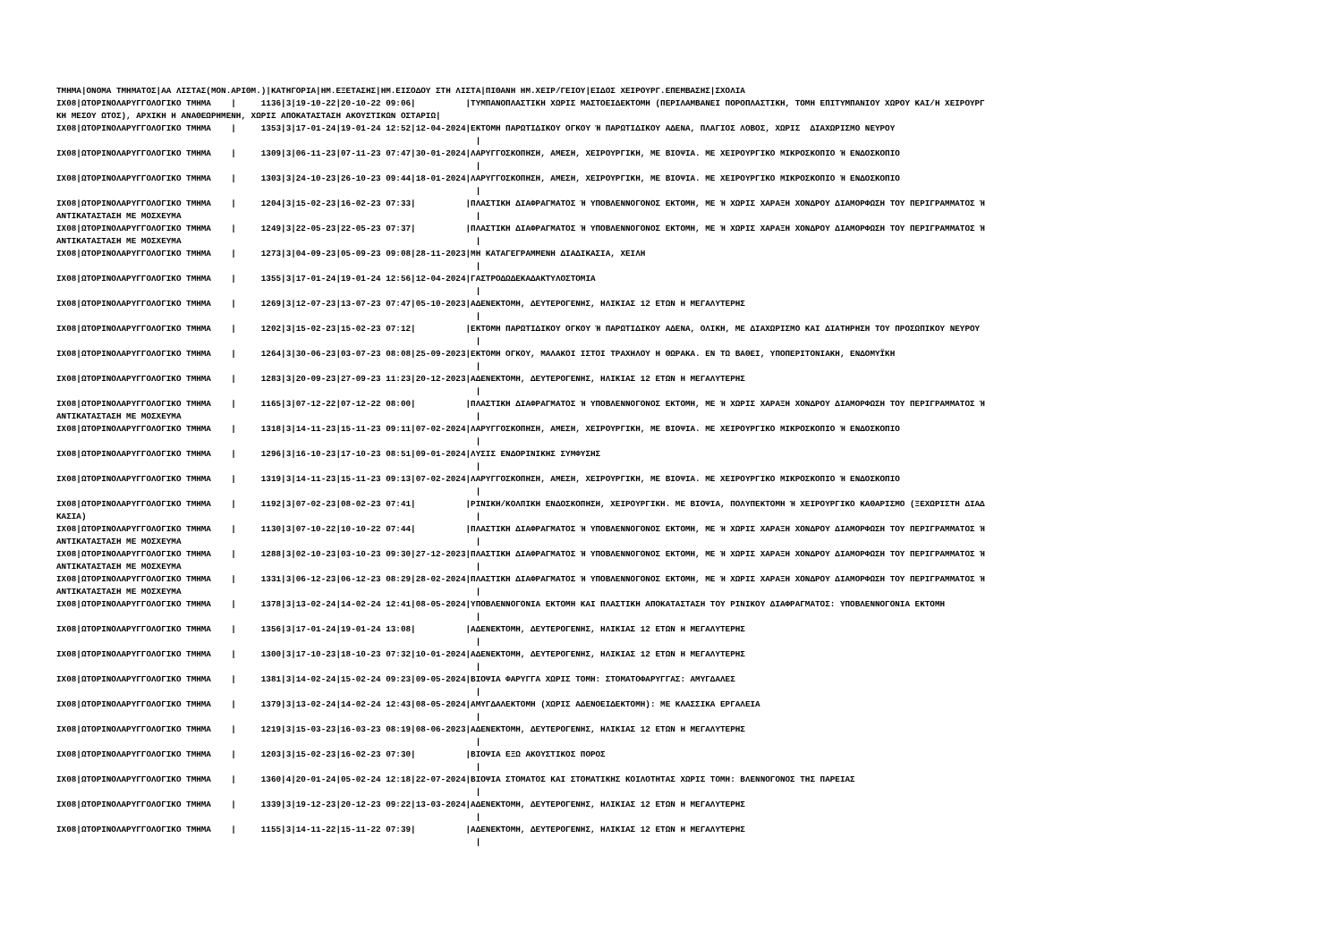ΤΜΗΜΑ|ΟΝΟΜΑ ΤΜΗΜΑΤΟΣ|ΑΑ ΛΙΣΤΑΣ(ΜΟΝ.ΑΡΙΘΜ.)|ΚΑΤΗΓΟΡΙΑ|ΗΜ.ΕΞΕΤΑΣΗΣ|ΗΜ.ΕΙΣΟΔΟΥ ΣΤΗ ΛΙΣΤΑ|ΠΙΘΑΝΗ ΗΜ.ΧΕΙΡ/ΓΕΙΟΥ|ΕΙΔΟΣ ΧΕΙΡΟΥΡΓ.ΕΠΕΜΒΑΣΗΣ|ΣΧΟΛΙΑ
ΙΧ08|ΩΤΟΡΙΝΟΛΑΡΥΓΓΟΛΟΓΙΚΟ ΤΜΗΜΑ    |     1136|3|19-10-22|20-10-22 09:06|          |ΤΥΜΠΑΝΟΠΛΑΣΤΙΚΗ ΧΩΡΙΣ ΜΑΣΤΟΕΙΔΕΚΤΟΜΗ (ΠΕΡΙΛΑΜΒΑΝΕΙ ΠΟΡΟΠΛΑΣΤΙΚΗ, ΤΟΜΗ ΕΠΙΤΥΜΠΑΝΙΟΥ ΧΩΡΟΥ ΚΑΙ/Η ΧΕΙΡΟΥΡΓ
ΚΗ ΜΕΣΟΥ ΩΤΟΣ), ΑΡΧΙΚΗ Η ΑΝΑΘΕΩΡΗΜΕΝΗ, ΧΩΡΙΣ ΑΠΟΚΑΤΑΣΤΑΣΗ ΑΚΟΥΣΤΙΚΩΝ ΟΣΤΑΡΙΩ|
ΙΧ08|ΩΤΟΡΙΝΟΛΑΡΥΓΓΟΛΟΓΙΚΟ ΤΜΗΜΑ    |     1353|3|17-01-24|19-01-24 12:52|12-04-2024|ΕΚΤΟΜΗ ΠΑΡΩΤΙΔΙΚΟΥ ΟΓΚΟΥ Ή ΠΑΡΩΤΙΔΙΚΟΥ ΑΔΕΝΑ, ΠΛΑΓΙΟΣ ΛΟΒΟΣ, ΧΩΡΙΣ  ΔΙΑΧΩΡΙΣΜΟ ΝΕΥΡΟΥ
                                                                                    |
ΙΧ08|ΩΤΟΡΙΝΟΛΑΡΥΓΓΟΛΟΓΙΚΟ ΤΜΗΜΑ    |     1309|3|06-11-23|07-11-23 07:47|30-01-2024|ΛΑΡΥΓΓΟΣΚΟΠΗΣΗ, ΑΜΕΣΗ, ΧΕΙΡΟΥΡΓΙΚΗ, ΜΕ ΒΙΟΨΙΑ. ΜΕ ΧΕΙΡΟΥΡΓΙΚΟ ΜΙΚΡΟΣΚΟΠΙΟ Ή ΕΝΔΟΣΚΟΠΙΟ
                                                                                    |
ΙΧ08|ΩΤΟΡΙΝΟΛΑΡΥΓΓΟΛΟΓΙΚΟ ΤΜΗΜΑ    |     1303|3|24-10-23|26-10-23 09:44|18-01-2024|ΛΑΡΥΓΓΟΣΚΟΠΗΣΗ, ΑΜΕΣΗ, ΧΕΙΡΟΥΡΓΙΚΗ, ΜΕ ΒΙΟΨΙΑ. ΜΕ ΧΕΙΡΟΥΡΓΙΚΟ ΜΙΚΡΟΣΚΟΠΙΟ Ή ΕΝΔΟΣΚΟΠΙΟ
                                                                                    |
ΙΧ08|ΩΤΟΡΙΝΟΛΑΡΥΓΓΟΛΟΓΙΚΟ ΤΜΗΜΑ    |     1204|3|15-02-23|16-02-23 07:33|          |ΠΛΑΣΤΙΚΗ ΔΙΑΦΡΑΓΜΑΤΟΣ Ή ΥΠΟΒΛΕΝΝΟΓΟΝΟΣ ΕΚΤΟΜΗ, ΜΕ Ή ΧΩΡΙΣ ΧΑΡΑΞΗ ΧΟΝΔΡΟΥ ΔΙΑΜΟΡΦΩΣΗ ΤΟΥ ΠΕΡΙΓΡΑΜΜΑΤΟΣ Ή
ΑΝΤΙΚΑΤΑΣΤΑΣΗ ΜΕ ΜΟΣΧΕΥΜΑ                                                           |
ΙΧ08|ΩΤΟΡΙΝΟΛΑΡΥΓΓΟΛΟΓΙΚΟ ΤΜΗΜΑ    |     1249|3|22-05-23|22-05-23 07:37|          |ΠΛΑΣΤΙΚΗ ΔΙΑΦΡΑΓΜΑΤΟΣ Ή ΥΠΟΒΛΕΝΝΟΓΟΝΟΣ ΕΚΤΟΜΗ, ΜΕ Ή ΧΩΡΙΣ ΧΑΡΑΞΗ ΧΟΝΔΡΟΥ ΔΙΑΜΟΡΦΩΣΗ ΤΟΥ ΠΕΡΙΓΡΑΜΜΑΤΟΣ Ή
ΑΝΤΙΚΑΤΑΣΤΑΣΗ ΜΕ ΜΟΣΧΕΥΜΑ                                                           |
ΙΧ08|ΩΤΟΡΙΝΟΛΑΡΥΓΓΟΛΟΓΙΚΟ ΤΜΗΜΑ    |     1273|3|04-09-23|05-09-23 09:08|28-11-2023|ΜΗ ΚΑΤΑΓΕΓΡΑΜΜΕΝΗ ΔΙΑΔΙΚΑΣΙΑ, ΧΕΙΛΗ
                                                                                    |
ΙΧ08|ΩΤΟΡΙΝΟΛΑΡΥΓΓΟΛΟΓΙΚΟ ΤΜΗΜΑ    |     1355|3|17-01-24|19-01-24 12:56|12-04-2024|ΓΑΣΤΡΟΔΩΔΕΚΑΔΑΚΤΥΛΟΣΤΟΜΙΑ
                                                                                    |
ΙΧ08|ΩΤΟΡΙΝΟΛΑΡΥΓΓΟΛΟΓΙΚΟ ΤΜΗΜΑ    |     1269|3|12-07-23|13-07-23 07:47|05-10-2023|ΑΔΕΝΕΚΤΟΜΗ, ΔΕΥΤΕΡΟΓΕΝΗΣ, ΗΛΙΚΙΑΣ 12 ΕΤΩΝ Η ΜΕΓΑΛΥΤΕΡΗΣ
                                                                                    |
ΙΧ08|ΩΤΟΡΙΝΟΛΑΡΥΓΓΟΛΟΓΙΚΟ ΤΜΗΜΑ    |     1202|3|15-02-23|15-02-23 07:12|          |ΕΚΤΟΜΗ ΠΑΡΩΤΙΔΙΚΟΥ ΟΓΚΟΥ Ή ΠΑΡΩΤΙΔΙΚΟΥ ΑΔΕΝΑ, ΟΛΙΚΗ, ΜΕ ΔΙΑΧΩΡΙΣΜΟ ΚΑΙ ΔΙΑΤΗΡΗΣΗ ΤΟΥ ΠΡΟΣΩΠΙΚΟΥ ΝΕΥΡΟΥ
                                                                                    |
ΙΧ08|ΩΤΟΡΙΝΟΛΑΡΥΓΓΟΛΟΓΙΚΟ ΤΜΗΜΑ    |     1264|3|30-06-23|03-07-23 08:08|25-09-2023|ΕΚΤΟΜΗ ΟΓΚΟΥ, ΜΑΛΑΚΟΙ ΙΣΤΟΙ ΤΡΑΧΗΛΟΥ Η ΘΩΡΑΚΑ. ΕΝ ΤΩ ΒΑΘΕΙ, ΥΠΟΠΕΡΙΤΟΝΙΑΚΗ, ΕΝΔΟΜΥΪΚΗ
                                                                                    |
ΙΧ08|ΩΤΟΡΙΝΟΛΑΡΥΓΓΟΛΟΓΙΚΟ ΤΜΗΜΑ    |     1283|3|20-09-23|27-09-23 11:23|20-12-2023|ΑΔΕΝΕΚΤΟΜΗ, ΔΕΥΤΕΡΟΓΕΝΗΣ, ΗΛΙΚΙΑΣ 12 ΕΤΩΝ Η ΜΕΓΑΛΥΤΕΡΗΣ
                                                                                    |
ΙΧ08|ΩΤΟΡΙΝΟΛΑΡΥΓΓΟΛΟΓΙΚΟ ΤΜΗΜΑ    |     1165|3|07-12-22|07-12-22 08:00|          |ΠΛΑΣΤΙΚΗ ΔΙΑΦΡΑΓΜΑΤΟΣ Ή ΥΠΟΒΛΕΝΝΟΓΟΝΟΣ ΕΚΤΟΜΗ, ΜΕ Ή ΧΩΡΙΣ ΧΑΡΑΞΗ ΧΟΝΔΡΟΥ ΔΙΑΜΟΡΦΩΣΗ ΤΟΥ ΠΕΡΙΓΡΑΜΜΑΤΟΣ Ή
ΑΝΤΙΚΑΤΑΣΤΑΣΗ ΜΕ ΜΟΣΧΕΥΜΑ                                                           |
ΙΧ08|ΩΤΟΡΙΝΟΛΑΡΥΓΓΟΛΟΓΙΚΟ ΤΜΗΜΑ    |     1318|3|14-11-23|15-11-23 09:11|07-02-2024|ΛΑΡΥΓΓΟΣΚΟΠΗΣΗ, ΑΜΕΣΗ, ΧΕΙΡΟΥΡΓΙΚΗ, ΜΕ ΒΙΟΨΙΑ. ΜΕ ΧΕΙΡΟΥΡΓΙΚΟ ΜΙΚΡΟΣΚΟΠΙΟ Ή ΕΝΔΟΣΚΟΠΙΟ
                                                                                    |
ΙΧ08|ΩΤΟΡΙΝΟΛΑΡΥΓΓΟΛΟΓΙΚΟ ΤΜΗΜΑ    |     1296|3|16-10-23|17-10-23 08:51|09-01-2024|ΛΥΣΙΣ ΕΝΔΟΡΙΝΙΚΗΣ ΣΥΜΦΥΣΗΣ
                                                                                    |
ΙΧ08|ΩΤΟΡΙΝΟΛΑΡΥΓΓΟΛΟΓΙΚΟ ΤΜΗΜΑ    |     1319|3|14-11-23|15-11-23 09:13|07-02-2024|ΛΑΡΥΓΓΟΣΚΟΠΗΣΗ, ΑΜΕΣΗ, ΧΕΙΡΟΥΡΓΙΚΗ, ΜΕ ΒΙΟΨΙΑ. ΜΕ ΧΕΙΡΟΥΡΓΙΚΟ ΜΙΚΡΟΣΚΟΠΙΟ Ή ΕΝΔΟΣΚΟΠΙΟ
                                                                                    |
ΙΧ08|ΩΤΟΡΙΝΟΛΑΡΥΓΓΟΛΟΓΙΚΟ ΤΜΗΜΑ    |     1192|3|07-02-23|08-02-23 07:41|          |ΡΙΝΙΚΗ/ΚΟΛΠΙΚΗ ΕΝΔΟΣΚΟΠΗΣΗ, ΧΕΙΡΟΥΡΓΙΚΗ. ΜΕ ΒΙΟΨΙΑ, ΠΟΛΥΠΕΚΤΟΜΗ Ή ΧΕΙΡΟΥΡΓΙΚΟ ΚΑΘΑΡΙΣΜΟ (ΞΕΧΩΡΙΣΤΗ ΔΙΑΔ
ΚΑΣΙΑ)                                                                              |
ΙΧ08|ΩΤΟΡΙΝΟΛΑΡΥΓΓΟΛΟΓΙΚΟ ΤΜΗΜΑ    |     1130|3|07-10-22|10-10-22 07:44|          |ΠΛΑΣΤΙΚΗ ΔΙΑΦΡΑΓΜΑΤΟΣ Ή ΥΠΟΒΛΕΝΝΟΓΟΝΟΣ ΕΚΤΟΜΗ, ΜΕ Ή ΧΩΡΙΣ ΧΑΡΑΞΗ ΧΟΝΔΡΟΥ ΔΙΑΜΟΡΦΩΣΗ ΤΟΥ ΠΕΡΙΓΡΑΜΜΑΤΟΣ Ή
ΑΝΤΙΚΑΤΑΣΤΑΣΗ ΜΕ ΜΟΣΧΕΥΜΑ                                                           |
ΙΧ08|ΩΤΟΡΙΝΟΛΑΡΥΓΓΟΛΟΓΙΚΟ ΤΜΗΜΑ    |     1288|3|02-10-23|03-10-23 09:30|27-12-2023|ΠΛΑΣΤΙΚΗ ΔΙΑΦΡΑΓΜΑΤΟΣ Ή ΥΠΟΒΛΕΝΝΟΓΟΝΟΣ ΕΚΤΟΜΗ, ΜΕ Ή ΧΩΡΙΣ ΧΑΡΑΞΗ ΧΟΝΔΡΟΥ ΔΙΑΜΟΡΦΩΣΗ ΤΟΥ ΠΕΡΙΓΡΑΜΜΑΤΟΣ Ή
ΑΝΤΙΚΑΤΑΣΤΑΣΗ ΜΕ ΜΟΣΧΕΥΜΑ                                                           |
ΙΧ08|ΩΤΟΡΙΝΟΛΑΡΥΓΓΟΛΟΓΙΚΟ ΤΜΗΜΑ    |     1331|3|06-12-23|06-12-23 08:29|28-02-2024|ΠΛΑΣΤΙΚΗ ΔΙΑΦΡΑΓΜΑΤΟΣ Ή ΥΠΟΒΛΕΝΝΟΓΟΝΟΣ ΕΚΤΟΜΗ, ΜΕ Ή ΧΩΡΙΣ ΧΑΡΑΞΗ ΧΟΝΔΡΟΥ ΔΙΑΜΟΡΦΩΣΗ ΤΟΥ ΠΕΡΙΓΡΑΜΜΑΤΟΣ Ή
ΑΝΤΙΚΑΤΑΣΤΑΣΗ ΜΕ ΜΟΣΧΕΥΜΑ                                                           |
ΙΧ08|ΩΤΟΡΙΝΟΛΑΡΥΓΓΟΛΟΓΙΚΟ ΤΜΗΜΑ    |     1378|3|13-02-24|14-02-24 12:41|08-05-2024|ΥΠΟΒΛΕΝΝΟΓΟΝΙΑ ΕΚΤΟΜΗ ΚΑΙ ΠΛΑΣΤΙΚΗ ΑΠΟΚΑΤΑΣΤΑΣΗ ΤΟΥ ΡΙΝΙΚΟΥ ΔΙΑΦΡΑΓΜΑΤΟΣ: ΥΠΟΒΛΕΝΝΟΓΟΝΙΑ ΕΚΤΟΜΗ
                                                                                    |
ΙΧ08|ΩΤΟΡΙΝΟΛΑΡΥΓΓΟΛΟΓΙΚΟ ΤΜΗΜΑ    |     1356|3|17-01-24|19-01-24 13:08|          |ΑΔΕΝΕΚΤΟΜΗ, ΔΕΥΤΕΡΟΓΕΝΗΣ, ΗΛΙΚΙΑΣ 12 ΕΤΩΝ Η ΜΕΓΑΛΥΤΕΡΗΣ
                                                                                    |
ΙΧ08|ΩΤΟΡΙΝΟΛΑΡΥΓΓΟΛΟΓΙΚΟ ΤΜΗΜΑ    |     1300|3|17-10-23|18-10-23 07:32|10-01-2024|ΑΔΕΝΕΚΤΟΜΗ, ΔΕΥΤΕΡΟΓΕΝΗΣ, ΗΛΙΚΙΑΣ 12 ΕΤΩΝ Η ΜΕΓΑΛΥΤΕΡΗΣ
                                                                                    |
ΙΧ08|ΩΤΟΡΙΝΟΛΑΡΥΓΓΟΛΟΓΙΚΟ ΤΜΗΜΑ    |     1381|3|14-02-24|15-02-24 09:23|09-05-2024|ΒΙΟΨΙΑ ΦΑΡΥΓΓΑ ΧΩΡΙΣ ΤΟΜΗ: ΣΤΟΜΑΤΟΦΑΡΥΓΓΑΣ: ΑΜΥΓΔΑΛΕΣ
                                                                                    |
ΙΧ08|ΩΤΟΡΙΝΟΛΑΡΥΓΓΟΛΟΓΙΚΟ ΤΜΗΜΑ    |     1379|3|13-02-24|14-02-24 12:43|08-05-2024|ΑΜΥΓΔΑΛΕΚΤΟΜΗ (ΧΩΡΙΣ ΑΔΕΝΟΕΙΔΕΚΤΟΜΗ): ΜΕ ΚΛΑΣΣΙΚΑ ΕΡΓΑΛΕΙΑ
                                                                                    |
ΙΧ08|ΩΤΟΡΙΝΟΛΑΡΥΓΓΟΛΟΓΙΚΟ ΤΜΗΜΑ    |     1219|3|15-03-23|16-03-23 08:19|08-06-2023|ΑΔΕΝΕΚΤΟΜΗ, ΔΕΥΤΕΡΟΓΕΝΗΣ, ΗΛΙΚΙΑΣ 12 ΕΤΩΝ Η ΜΕΓΑΛΥΤΕΡΗΣ
                                                                                    |
ΙΧ08|ΩΤΟΡΙΝΟΛΑΡΥΓΓΟΛΟΓΙΚΟ ΤΜΗΜΑ    |     1203|3|15-02-23|16-02-23 07:30|          |ΒΙΟΨΙΑ ΕΞΩ ΑΚΟΥΣΤΙΚΟΣ ΠΟΡΟΣ
                                                                                    |
ΙΧ08|ΩΤΟΡΙΝΟΛΑΡΥΓΓΟΛΟΓΙΚΟ ΤΜΗΜΑ    |     1360|4|20-01-24|05-02-24 12:18|22-07-2024|ΒΙΟΨΙΑ ΣΤΟΜΑΤΟΣ ΚΑΙ ΣΤΟΜΑΤΙΚΗΣ ΚΟΙΛΟΤΗΤΑΣ ΧΩΡΙΣ ΤΟΜΗ: ΒΛΕΝΝΟΓΟΝΟΣ ΤΗΣ ΠΑΡΕΙΑΣ
                                                                                    |
ΙΧ08|ΩΤΟΡΙΝΟΛΑΡΥΓΓΟΛΟΓΙΚΟ ΤΜΗΜΑ    |     1339|3|19-12-23|20-12-23 09:22|13-03-2024|ΑΔΕΝΕΚΤΟΜΗ, ΔΕΥΤΕΡΟΓΕΝΗΣ, ΗΛΙΚΙΑΣ 12 ΕΤΩΝ Η ΜΕΓΑΛΥΤΕΡΗΣ
                                                                                    |
ΙΧ08|ΩΤΟΡΙΝΟΛΑΡΥΓΓΟΛΟΓΙΚΟ ΤΜΗΜΑ    |     1155|3|14-11-22|15-11-22 07:39|          |ΑΔΕΝΕΚΤΟΜΗ, ΔΕΥΤΕΡΟΓΕΝΗΣ, ΗΛΙΚΙΑΣ 12 ΕΤΩΝ Η ΜΕΓΑΛΥΤΕΡΗΣ
                                                                                    |